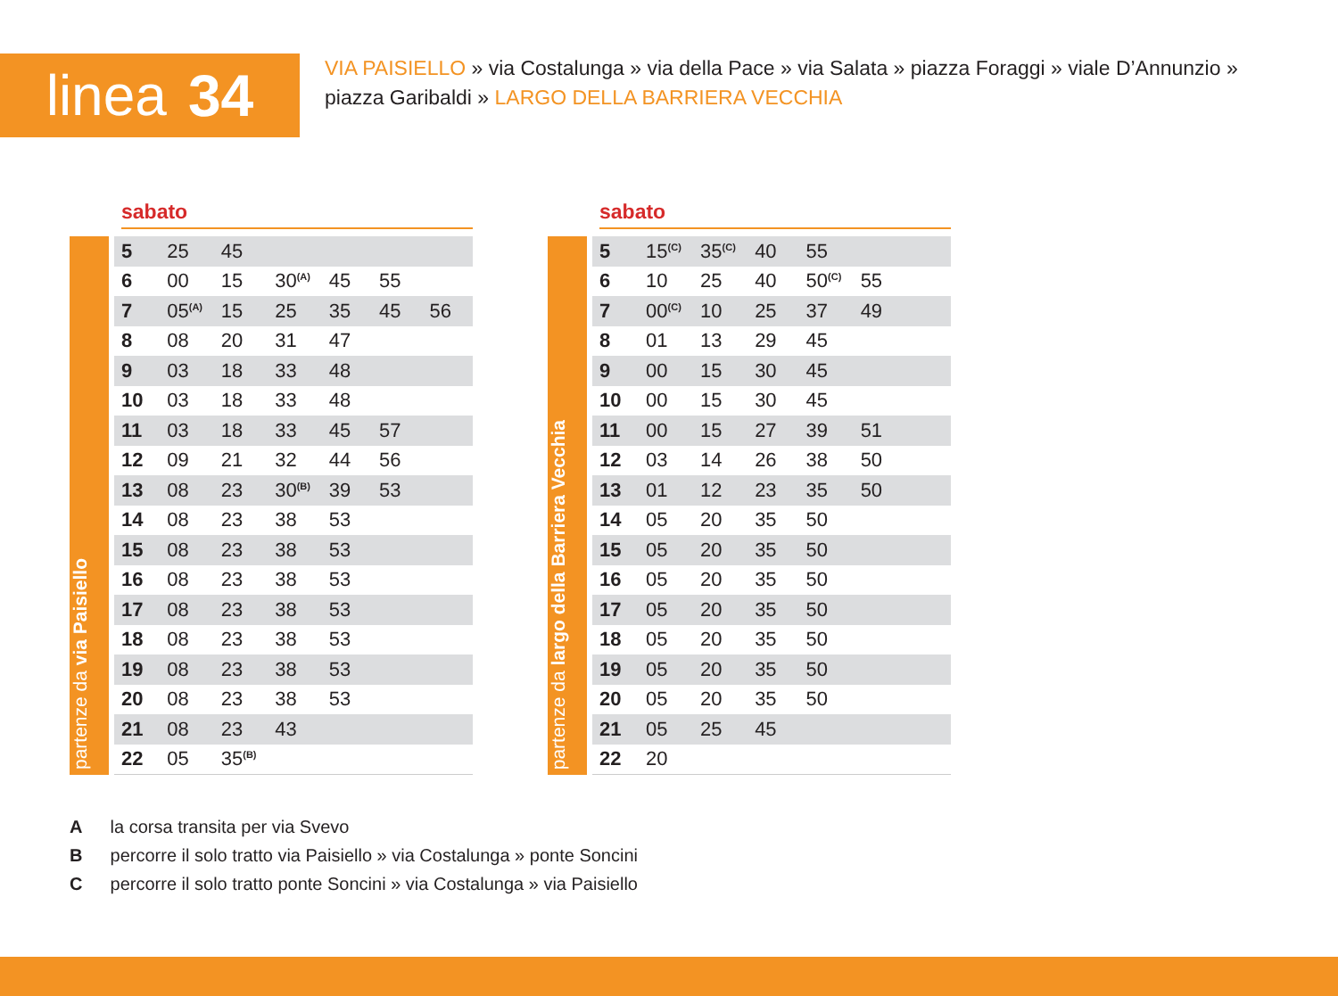linea 34
VIA PAISIELLO » via Costalunga » via della Pace » via Salata » piazza Foraggi » viale D’Annunzio » piazza Garibaldi » LARGO DELLA BARRIERA VECCHIA
sabato
partenze da via Paisiello
| 5 | 25 | 45 | | | | |
| 6 | 00 | 15 | 30<sup>(A)</sup> | 45 | 55 | |
| 7 | 05<sup>(A)</sup> | 15 | 25 | 35 | 45 | 56 |
| 8 | 08 | 20 | 31 | 47 | | |
| 9 | 03 | 18 | 33 | 48 | | |
| 10 | 03 | 18 | 33 | 48 | | |
| 11 | 03 | 18 | 33 | 45 | 57 | |
| 12 | 09 | 21 | 32 | 44 | 56 | |
| 13 | 08 | 23 | 30<sup>(B)</sup> | 39 | 53 | |
| 14 | 08 | 23 | 38 | 53 | | |
| 15 | 08 | 23 | 38 | 53 | | |
| 16 | 08 | 23 | 38 | 53 | | |
| 17 | 08 | 23 | 38 | 53 | | |
| 18 | 08 | 23 | 38 | 53 | | |
| 19 | 08 | 23 | 38 | 53 | | |
| 20 | 08 | 23 | 38 | 53 | | |
| 21 | 08 | 23 | 43 | | | |
| 22 | 05 | 35<sup>(B)</sup> | | | | |
sabato
partenze da largo della Barriera Vecchia
| 5 | 15<sup>(C)</sup> | 35<sup>(C)</sup> | 40 | 55 | | |
| 6 | 10 | 25 | 40 | 50<sup>(C)</sup> | 55 | |
| 7 | 00<sup>(C)</sup> | 10 | 25 | 37 | 49 | |
| 8 | 01 | 13 | 29 | 45 | | |
| 9 | 00 | 15 | 30 | 45 | | |
| 10 | 00 | 15 | 30 | 45 | | |
| 11 | 00 | 15 | 27 | 39 | 51 | |
| 12 | 03 | 14 | 26 | 38 | 50 | |
| 13 | 01 | 12 | 23 | 35 | 50 | |
| 14 | 05 | 20 | 35 | 50 | | |
| 15 | 05 | 20 | 35 | 50 | | |
| 16 | 05 | 20 | 35 | 50 | | |
| 17 | 05 | 20 | 35 | 50 | | |
| 18 | 05 | 20 | 35 | 50 | | |
| 19 | 05 | 20 | 35 | 50 | | |
| 20 | 05 | 20 | 35 | 50 | | |
| 21 | 05 | 25 | 45 | | | |
| 22 | 20 | | | | | |
A la corsa transita per via Svevo
B percorre il solo tratto via Paisiello » via Costalunga » ponte Soncini
C percorre il solo tratto ponte Soncini » via Costalunga » via Paisiello